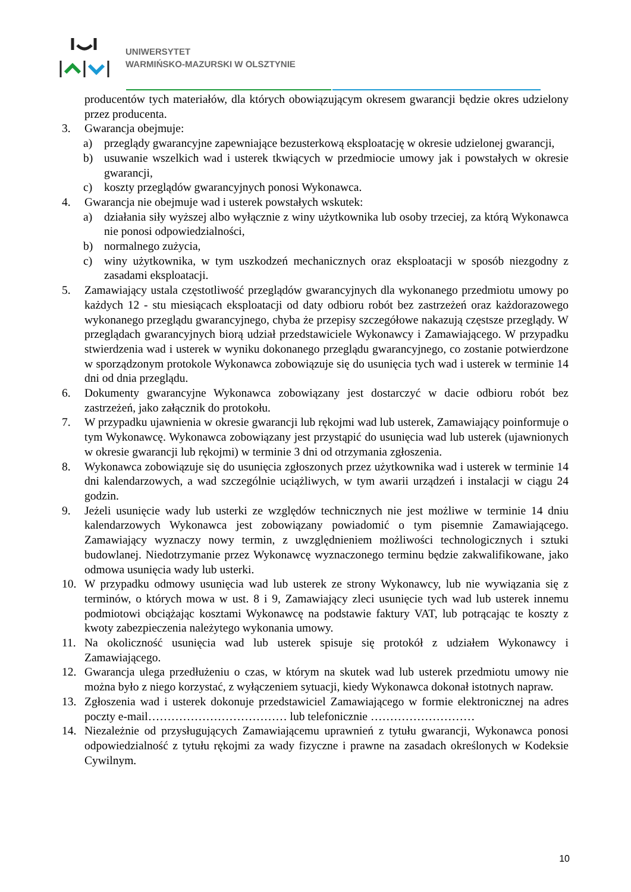UNIWERSYTET
WARMIŃSKO-MAZURSKI W OLSZTYNIE
producentów tych materiałów, dla których obowiązującym okresem gwarancji będzie okres udzielony przez producenta.
3. Gwarancja obejmuje:
a) przeglądy gwarancyjne zapewniające bezusterkową eksploatację w okresie udzielonej gwarancji,
b) usuwanie wszelkich wad i usterek tkwiących w przedmiocie umowy jak i powstałych w okresie gwarancji,
c) koszty przeglądów gwarancyjnych ponosi Wykonawca.
4. Gwarancja nie obejmuje wad i usterek powstałych wskutek:
a) działania siły wyższej albo wyłącznie z winy użytkownika lub osoby trzeciej, za którą Wykonawca nie ponosi odpowiedzialności,
b) normalnego zużycia,
c) winy użytkownika, w tym uszkodzeń mechanicznych oraz eksploatacji w sposób niezgodny z zasadami eksploatacji.
5. Zamawiający ustala częstotliwość przeglądów gwarancyjnych dla wykonanego przedmiotu umowy po każdych 12 - stu miesiącach eksploatacji od daty odbioru robót bez zastrzeżeń oraz każdorazowego wykonanego przeglądu gwarancyjnego, chyba że przepisy szczegółowe nakazują częstsze przeglądy. W przeglądach gwarancyjnych biorą udział przedstawiciele Wykonawcy i Zamawiającego. W przypadku stwierdzenia wad i usterek w wyniku dokonanego przeglądu gwarancyjnego, co zostanie potwierdzone w sporządzonym protokole Wykonawca zobowiązuje się do usunięcia tych wad i usterek w terminie 14 dni od dnia przeglądu.
6. Dokumenty gwarancyjne Wykonawca zobowiązany jest dostarczyć w dacie odbioru robót bez zastrzeżeń, jako załącznik do protokołu.
7. W przypadku ujawnienia w okresie gwarancji lub rękojmi wad lub usterek, Zamawiający poinformuje o tym Wykonawcę. Wykonawca zobowiązany jest przystąpić do usunięcia wad lub usterek (ujawnionych w okresie gwarancji lub rękojmi) w terminie 3 dni od otrzymania zgłoszenia.
8. Wykonawca zobowiązuje się do usunięcia zgłoszonych przez użytkownika wad i usterek w terminie 14 dni kalendarzowych, a wad szczególnie uciążliwych, w tym awarii urządzeń i instalacji w ciągu 24 godzin.
9. Jeżeli usunięcie wady lub usterki ze względów technicznych nie jest możliwe w terminie 14 dniu kalendarzowych Wykonawca jest zobowiązany powiadomić o tym pisemnie Zamawiającego. Zamawiający wyznaczy nowy termin, z uwzględnieniem możliwości technologicznych i sztuki budowlanej. Niedotrzymanie przez Wykonawcę wyznaczonego terminu będzie zakwalifikowane, jako odmowa usunięcia wady lub usterki.
10. W przypadku odmowy usunięcia wad lub usterek ze strony Wykonawcy, lub nie wywiązania się z terminów, o których mowa w ust. 8 i 9, Zamawiający zleci usunięcie tych wad lub usterek innemu podmiotowi obciążając kosztami Wykonawcę na podstawie faktury VAT, lub potrącając te koszty z kwoty zabezpieczenia należytego wykonania umowy.
11. Na okoliczność usunięcia wad lub usterek spisuje się protokół z udziałem Wykonawcy i Zamawiającego.
12. Gwarancja ulega przedłużeniu o czas, w którym na skutek wad lub usterek przedmiotu umowy nie można było z niego korzystać, z wyłączeniem sytuacji, kiedy Wykonawca dokonał istotnych napraw.
13. Zgłoszenia wad i usterek dokonuje przedstawiciel Zamawiającego w formie elektronicznej na adres poczty e-mail……………………………… lub telefonicznie ………………………
14. Niezależnie od przysługujących Zamawiającemu uprawnień z tytułu gwarancji, Wykonawca ponosi odpowiedzialność z tytułu rękojmi za wady fizyczne i prawne na zasadach określonych w Kodeksie Cywilnym.
10